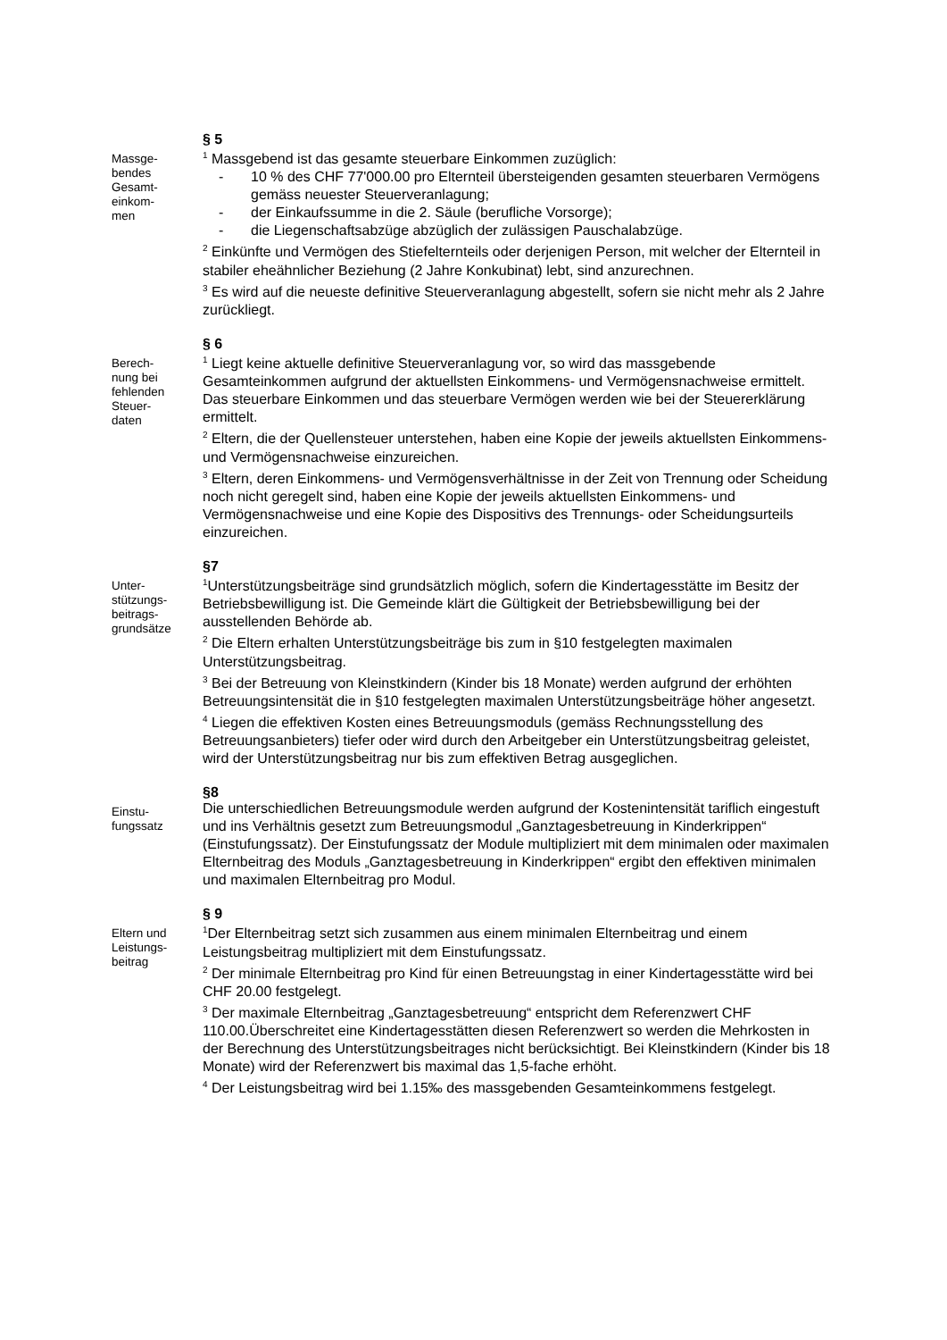Massge-
bendes
Gesamt-
einkom-
men
§ 5
<sup>1</sup> Massgebend ist das gesamte steuerbare Einkommen zuzüglich:
- 10 % des CHF 77'000.00 pro Elternteil übersteigenden gesamten steuerbaren Vermögens gemäss neuester Steuerveranlagung;
- der Einkaufssumme in die 2. Säule (berufliche Vorsorge);
- die Liegenschaftsabzüge abzüglich der zulässigen Pauschalabzüge.
<sup>2</sup> Einkünfte und Vermögen des Stiefelternteils oder derjenigen Person, mit welcher der Elternteil in stabiler eheähnlicher Beziehung (2 Jahre Konkubinat) lebt, sind anzurechnen.
<sup>3</sup> Es wird auf die neueste definitive Steuerveranlagung abgestellt, sofern sie nicht mehr als 2 Jahre zurückliegt.
Berech-
nung bei
fehlenden
Steuer-
daten
§ 6
<sup>1</sup> Liegt keine aktuelle definitive Steuerveranlagung vor, so wird das massgebende Gesamteinkommen aufgrund der aktuellsten Einkommens- und Vermögensnachweise ermittelt. Das steuerbare Einkommen und das steuerbare Vermögen werden wie bei der Steuererklärung ermittelt.
<sup>2</sup> Eltern, die der Quellensteuer unterstehen, haben eine Kopie der jeweils aktuellsten Einkommens- und Vermögensnachweise einzureichen.
<sup>3</sup> Eltern, deren Einkommens- und Vermögensverhältnisse in der Zeit von Trennung oder Scheidung noch nicht geregelt sind, haben eine Kopie der jeweils aktuellsten Einkommens- und Vermögensnachweise und eine Kopie des Dispositivs des Trennungs- oder Scheidungsurteils einzureichen.
Unter-
stützungs-
beitrags-
grundsätze
§7
<sup>1</sup> Unterstützungsbeiträge sind grundsätzlich möglich, sofern die Kindertagesstätte im Besitz der Betriebsbewilligung ist. Die Gemeinde klärt die Gültigkeit der Betriebsbewilligung bei der ausstellenden Behörde ab.
<sup>2</sup> Die Eltern erhalten Unterstützungsbeiträge bis zum in §10 festgelegten maximalen Unterstützungsbeitrag.
<sup>3</sup> Bei der Betreuung von Kleinstkindern (Kinder bis 18 Monate) werden aufgrund der erhöhten Betreuungsintensität die in §10 festgelegten maximalen Unterstützungsbeiträge höher angesetzt.
<sup>4</sup> Liegen die effektiven Kosten eines Betreuungsmoduls (gemäss Rechnungsstellung des Betreuungsanbieters) tiefer oder wird durch den Arbeitgeber ein Unterstützungsbeitrag geleistet, wird der Unterstützungsbeitrag nur bis zum effektiven Betrag ausgeglichen.
Einstu-
fungssatz
§8
Die unterschiedlichen Betreuungsmodule werden aufgrund der Kostenintensität tariflich eingestuft und ins Verhältnis gesetzt zum Betreuungsmodul „Ganztagesbetreuung in Kinderkrippen“ (Einstufungssatz). Der Einstufungssatz der Module multipliziert mit dem minimalen oder maximalen Elternbeitrag des Moduls „Ganztagesbetreuung in Kinderkrippen“ ergibt den effektiven minimalen und maximalen Elternbeitrag pro Modul.
Eltern und
Leistungs-
beitrag
§ 9
<sup>1</sup> Der Elternbeitrag setzt sich zusammen aus einem minimalen Elternbeitrag und einem Leistungsbeitrag multipliziert mit dem Einstufungssatz.
<sup>2</sup> Der minimale Elternbeitrag pro Kind für einen Betreuungstag in einer Kindertagesstätte wird bei CHF 20.00 festgelegt.
<sup>3</sup> Der maximale Elternbeitrag „Ganztagesbetreuung“ entspricht dem Referenzwert CHF 110.00.Überschreitet eine Kindertagesstätten diesen Referenzwert so werden die Mehrkosten in der Berechnung des Unterstützungsbeitrages nicht berücksichtigt. Bei Kleinstkindern (Kinder bis 18 Monate) wird der Referenzwert bis maximal das 1,5-fache erhöht.
<sup>4</sup> Der Leistungsbeitrag wird bei 1.15‰ des massgebenden Gesamteinkommens festgelegt.